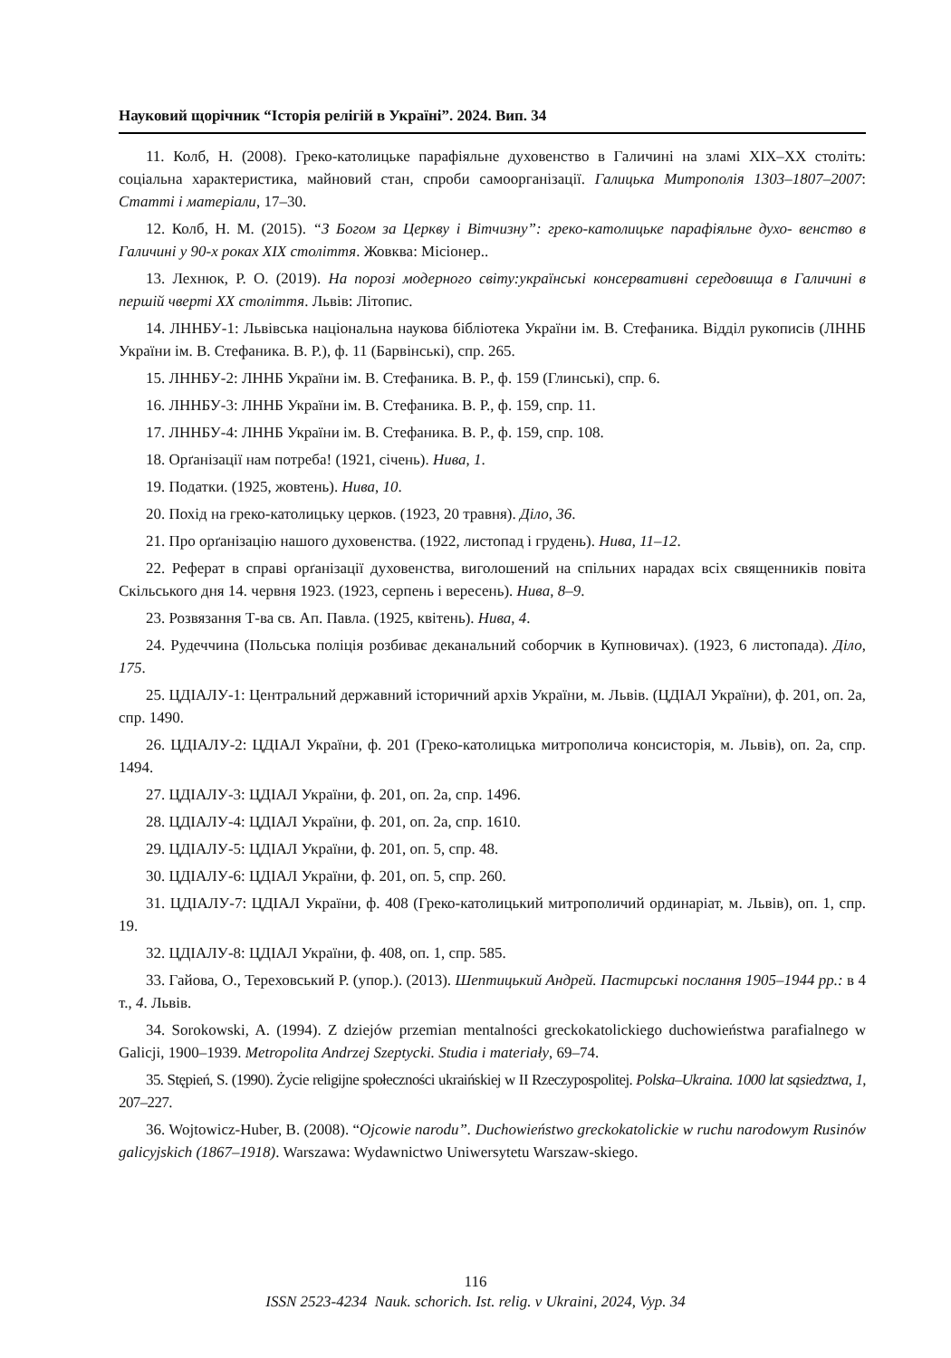Науковий щорічник “Історія релігій в Україні”. 2024. Вип. 34
11. Колб, Н. (2008). Греко-католицьке парафіяльне духовенство в Галичині на зламі XIX–XX століть: соціальна характеристика, майновий стан, спроби самоорганізації. Галицька Митрополія 1303–1807–2007: Статті і матеріали, 17–30.
12. Колб, Н. М. (2015). “З Богом за Церкву і Вітчизну”: греко-католицьке парафіяльне духо- венство в Галичині у 90-х роках XIX століття. Жовква: Місіонер..
13. Лехнюк, Р. О. (2019). На порозі модерного світу:українські консервативні середовища в Галичині в першій чверті XX століття. Львів: Літопис.
14. ЛННБУ-1: Львівська національна наукова бібліотека України ім. В. Стефаника. Відділ рукописів (ЛННБ України ім. В. Стефаника. В. Р.), ф. 11 (Барвінські), спр. 265.
15. ЛННБУ-2: ЛННБ України ім. В. Стефаника. В. Р., ф. 159 (Глинські), спр. 6.
16. ЛННБУ-3: ЛННБ України ім. В. Стефаника. В. Р., ф. 159, спр. 11.
17. ЛННБУ-4: ЛННБ України ім. В. Стефаника. В. Р., ф. 159, спр. 108.
18. Орґанізації нам потреба! (1921, січень). Нива, 1.
19. Податки. (1925, жовтень). Нива, 10.
20. Похід на греко-католицьку церков. (1923, 20 травня). Діло, 36.
21. Про орґанізацію нашого духовенства. (1922, листопад і грудень). Нива, 11–12.
22. Реферат в справі орґанізації духовенства, виголошений на спільних нарадах всіх священників повіта Скільського дня 14. червня 1923. (1923, серпень і вересень). Нива, 8–9.
23. Розвязання Т-ва св. Ап. Павла. (1925, квітень). Нива, 4.
24. Рудеччина (Польська поліція розбиває деканальний соборчик в Купновичах). (1923, 6 листопада). Діло, 175.
25. ЦДІАЛУ-1: Центральний державний історичний архів України, м. Львів. (ЦДІАЛ України), ф. 201, оп. 2а, спр. 1490.
26. ЦДІАЛУ-2: ЦДІАЛ України, ф. 201 (Греко-католицька митрополича консисторія, м. Львів), оп. 2а, спр. 1494.
27. ЦДІАЛУ-3: ЦДІАЛ України, ф. 201, оп. 2а, спр. 1496.
28. ЦДІАЛУ-4: ЦДІАЛ України, ф. 201, оп. 2а, спр. 1610.
29. ЦДІАЛУ-5: ЦДІАЛ України, ф. 201, оп. 5, спр. 48.
30. ЦДІАЛУ-6: ЦДІАЛ України, ф. 201, оп. 5, спр. 260.
31. ЦДІАЛУ-7: ЦДІАЛ України, ф. 408 (Греко-католицький митрополичий ординаріат, м. Львів), оп. 1, спр. 19.
32. ЦДІАЛУ-8: ЦДІАЛ України, ф. 408, оп. 1, спр. 585.
33. Гайова, О., Тереховський Р. (упор.). (2013). Шептицький Андрей. Пастирські послання 1905–1944 рр.: в 4 т., 4. Львів.
34. Sorokowski, A. (1994). Z dziejów przemian mentalności greckokatolickiego duchowieństwa parafialnego w Galicji, 1900–1939. Metropolita Andrzej Szeptycki. Studia i materiały, 69–74.
35. Stępień, S. (1990). Życie religijne społeczności ukraińskiej w II Rzeczypospolitej. Polska–Ukraina. 1000 lat sąsiedztwa, 1, 207–227.
36. Wojtowicz-Huber, B. (2008). “Ojcowie narodu”. Duchowieństwo greckokatolickie w ruchu narodowym Rusinów galicyjskich (1867–1918). Warszawa: Wydawnictwo Uniwersytetu Warszaw-skiego.
116
ISSN 2523-4234 Nauk. schorich. Ist. relig. v Ukraini, 2024, Vyp. 34